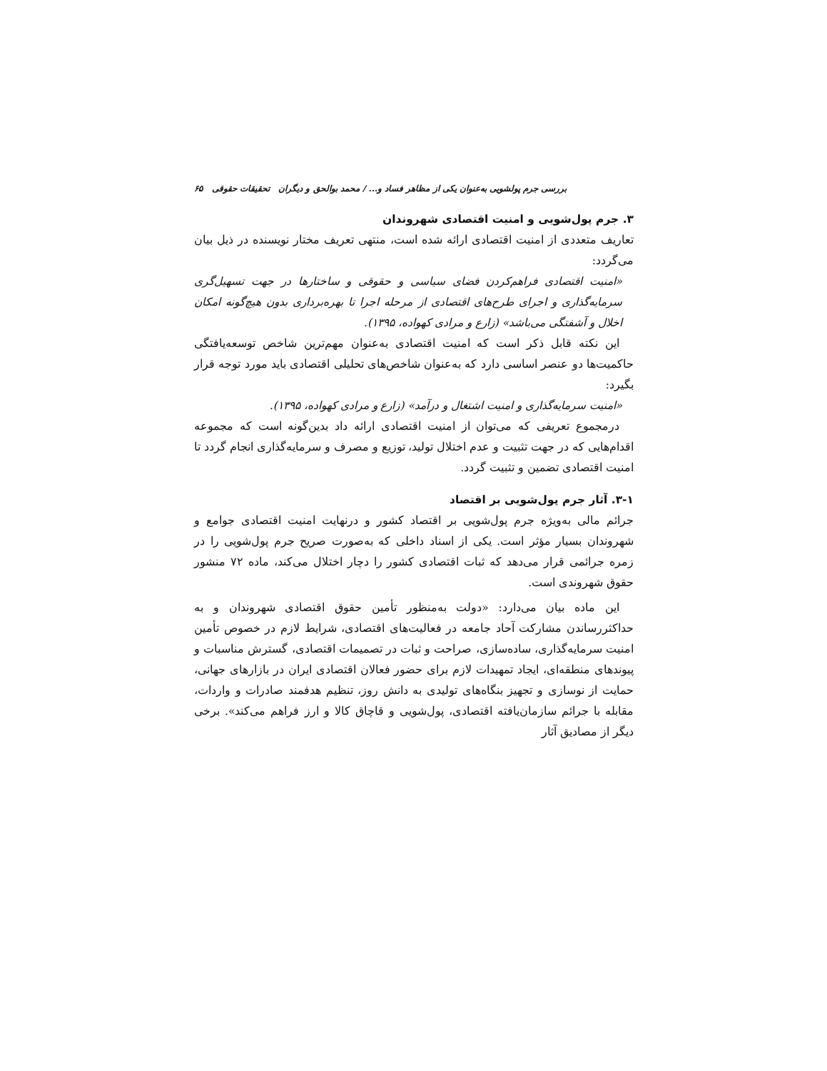بررسی جرم پولشویی به‌عنوان یکی از مظاهر فساد و... / محمد بوالحق و دیگران تحقیقات حقوقی ۶۵
۳. جرم پول‌شویی و امنیت اقتصادی شهروندان
تعاریف متعددی از امنیت اقتصادی ارائه شده است، منتهی تعریف مختار نویسنده در ذیل بیان می‌گردد:
«امنیت اقتصادی فراهم‌کردن فضای سیاسی و حقوقی و ساختارها در جهت تسهیل‌گری سرمایه‌گذاری و اجرای طرح‌های اقتصادی از مرحله اجرا تا بهره‌برداری بدون هیچ‌گونه امکان اخلال و آشفتگی می‌باشد» (زارع و مرادی کهواده، ۱۳۹۵).
این نکته قابل ذکر است که امنیت اقتصادی به‌عنوان مهم‌ترین شاخص توسعه‌یافتگی حاکمیت‌ها دو عنصر اساسی دارد که به‌عنوان شاخص‌های تحلیلی اقتصادی باید مورد توجه قرار بگیرد:
«امنیت سرمایه‌گذاری و امنیت اشتغال و درآمد» (زارع و مرادی کهواده، ۱۳۹۵).
درمجموع تعریفی که می‌توان از امنیت اقتصادی ارائه داد بدین‌گونه است که مجموعه اقدام‌هایی که در جهت تثبیت و عدم اختلال تولید، توزیع و مصرف و سرمایه‌گذاری انجام گردد تا امنیت اقتصادی تضمین و تثبیت گردد.
۳-۱. آثار جرم پول‌شویی بر اقتصاد
جرائم مالی به‌ویژه جرم پول‌شویی بر اقتصاد کشور و درنهایت امنیت اقتصادی جوامع و شهروندان بسیار مؤثر است. یکی از اسناد داخلی که به‌صورت صریح جرم پول‌شویی را در زمره جرائمی قرار می‌دهد که ثبات اقتصادی کشور را دچار اختلال می‌کند، ماده ۷۲ منشور حقوق شهروندی است.
این ماده بیان می‌دارد: «دولت به‌منظور تأمین حقوق اقتصادی شهروندان و به حداکثررساندن مشارکت آحاد جامعه در فعالیت‌های اقتصادی، شرایط لازم در خصوص تأمین امنیت سرمایه‌گذاری، ساده‌سازی، صراحت و ثبات در تصمیمات اقتصادی، گسترش مناسبات و پیوندهای منطقه‌ای، ایجاد تمهیدات لازم برای حضور فعالان اقتصادی ایران در بازارهای جهانی، حمایت از نوسازی و تجهیز بنگاه‌های تولیدی به دانش روز، تنظیم هدفمند صادرات و واردات، مقابله با جرائم سازمان‌یافته اقتصادی، پول‌شویی و قاچاق کالا و ارز فراهم می‌کند». برخی دیگر از مصادیق آثار